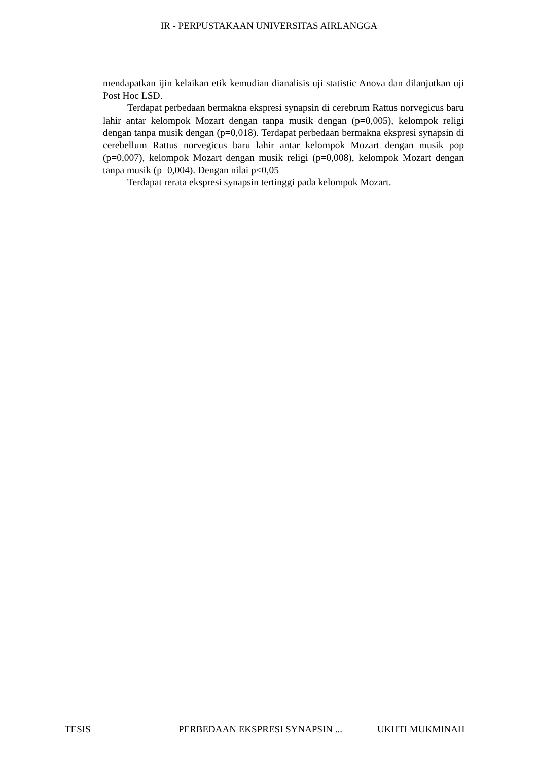IR - PERPUSTAKAAN UNIVERSITAS AIRLANGGA
mendapatkan ijin kelaikan etik kemudian dianalisis uji statistic Anova dan dilanjutkan uji Post Hoc LSD.
Terdapat perbedaan bermakna ekspresi synapsin di cerebrum Rattus norvegicus baru lahir antar kelompok Mozart dengan tanpa musik dengan (p=0,005), kelompok religi dengan tanpa musik dengan (p=0,018). Terdapat perbedaan bermakna ekspresi synapsin di cerebellum Rattus norvegicus baru lahir antar kelompok Mozart dengan musik pop (p=0,007), kelompok Mozart dengan musik religi (p=0,008), kelompok Mozart dengan tanpa musik (p=0,004). Dengan nilai p<0,05
Terdapat rerata ekspresi synapsin tertinggi pada kelompok Mozart.
TESIS PERBEDAAN EKSPRESI SYNAPSIN ... UKHTI MUKMINAH